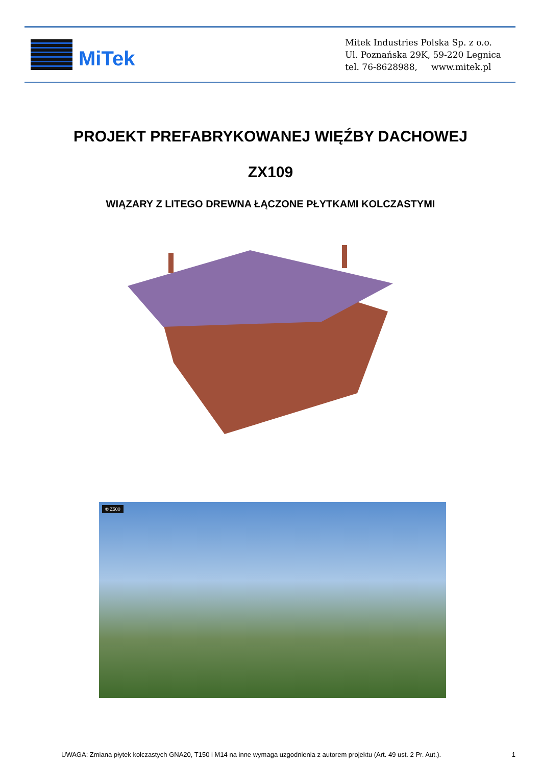MiTek
Mitek Industries Polska Sp. z o.o.
Ul. Poznańska 29K, 59-220 Legnica
tel. 76-8628988, www.mitek.pl
PROJEKT PREFABRYKOWANEJ WIĘŹBY DACHOWEJ
ZX109
WIĄZARY Z LITEGO DREWNA ŁĄCZONE PŁYTKAMI KOLCZASTYMI
® Z500
UWAGA: Zmiana płytek kolczastych GNA20, T150 i M14 na inne wymaga uzgodnienia z autorem projektu (Art. 49 ust. 2 Pr. Aut.). 1